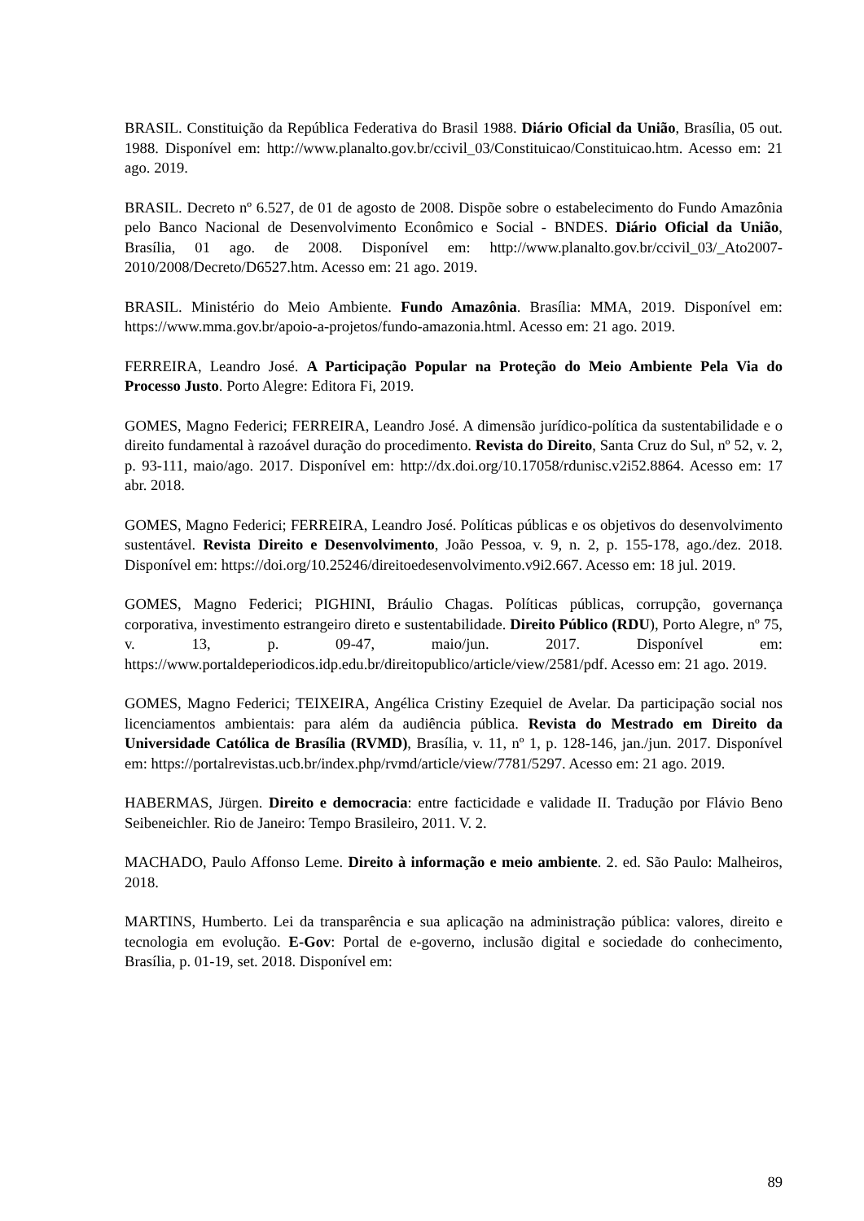BRASIL. Constituição da República Federativa do Brasil 1988. Diário Oficial da União, Brasília, 05 out. 1988. Disponível em: http://www.planalto.gov.br/ccivil_03/Constituicao/Constituicao.htm. Acesso em: 21 ago. 2019.
BRASIL. Decreto nº 6.527, de 01 de agosto de 2008. Dispõe sobre o estabelecimento do Fundo Amazônia pelo Banco Nacional de Desenvolvimento Econômico e Social - BNDES. Diário Oficial da União, Brasília, 01 ago. de 2008. Disponível em: http://www.planalto.gov.br/ccivil_03/_Ato2007-2010/2008/Decreto/D6527.htm. Acesso em: 21 ago. 2019.
BRASIL. Ministério do Meio Ambiente. Fundo Amazônia. Brasília: MMA, 2019. Disponível em: https://www.mma.gov.br/apoio-a-projetos/fundo-amazonia.html. Acesso em: 21 ago. 2019.
FERREIRA, Leandro José. A Participação Popular na Proteção do Meio Ambiente Pela Via do Processo Justo. Porto Alegre: Editora Fi, 2019.
GOMES, Magno Federici; FERREIRA, Leandro José. A dimensão jurídico-política da sustentabilidade e o direito fundamental à razoável duração do procedimento. Revista do Direito, Santa Cruz do Sul, nº 52, v. 2, p. 93-111, maio/ago. 2017. Disponível em: http://dx.doi.org/10.17058/rdunisc.v2i52.8864. Acesso em: 17 abr. 2018.
GOMES, Magno Federici; FERREIRA, Leandro José. Políticas públicas e os objetivos do desenvolvimento sustentável. Revista Direito e Desenvolvimento, João Pessoa, v. 9, n. 2, p. 155-178, ago./dez. 2018. Disponível em: https://doi.org/10.25246/direitoedesenvolvimento.v9i2.667. Acesso em: 18 jul. 2019.
GOMES, Magno Federici; PIGHINI, Bráulio Chagas. Políticas públicas, corrupção, governança corporativa, investimento estrangeiro direto e sustentabilidade. Direito Público (RDU), Porto Alegre, nº 75, v. 13, p. 09-47, maio/jun. 2017. Disponível em: https://www.portaldeperiodicos.idp.edu.br/direitopublico/article/view/2581/pdf. Acesso em: 21 ago. 2019.
GOMES, Magno Federici; TEIXEIRA, Angélica Cristiny Ezequiel de Avelar. Da participação social nos licenciamentos ambientais: para além da audiência pública. Revista do Mestrado em Direito da Universidade Católica de Brasília (RVMD), Brasília, v. 11, nº 1, p. 128-146, jan./jun. 2017. Disponível em: https://portalrevistas.ucb.br/index.php/rvmd/article/view/7781/5297. Acesso em: 21 ago. 2019.
HABERMAS, Jürgen. Direito e democracia: entre facticidade e validade II. Tradução por Flávio Beno Seibeneichler. Rio de Janeiro: Tempo Brasileiro, 2011. V. 2.
MACHADO, Paulo Affonso Leme. Direito à informação e meio ambiente. 2. ed. São Paulo: Malheiros, 2018.
MARTINS, Humberto. Lei da transparência e sua aplicação na administração pública: valores, direito e tecnologia em evolução. E-Gov: Portal de e-governo, inclusão digital e sociedade do conhecimento, Brasília, p. 01-19, set. 2018. Disponível em:
89